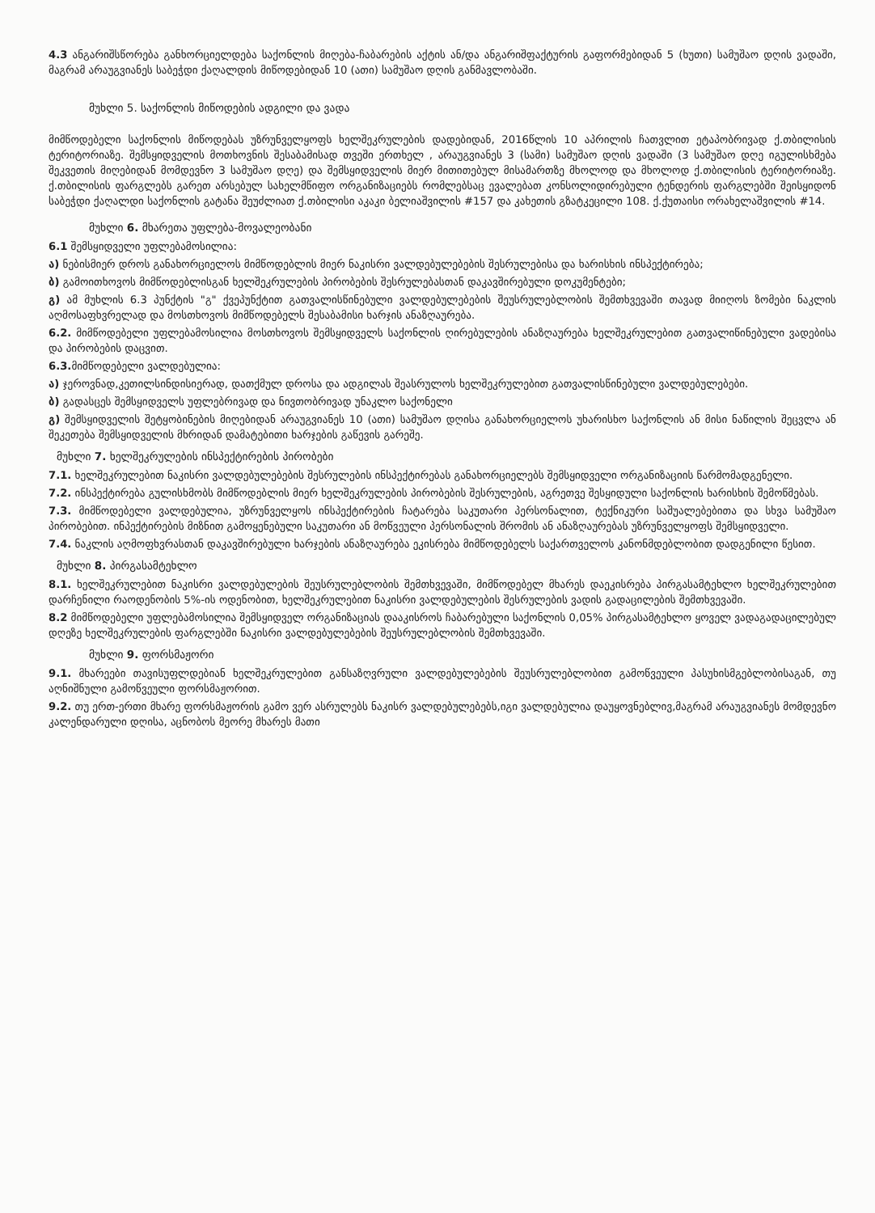4.3 ანგარიშსწორება განხორციელდება საქონლის მიღება-ჩაბარების აქტის ან/და ანგარიშფაქტურის გაფორმებიდან 5 (ხუთი) სამუშაო დღის ვადაში, მაგრამ არაუგვიანეს საბეჭდი ქაღალდის მიწოდებიდან 10 (ათი) სამუშაო დღის განმავლობაში.
მუხლი 5. საქონლის მიწოდების ადგილი და ვადა
მიმწოდებელი საქონლის მიწოდებას უზრუნველყოფს ხელშეკრულების დადებიდან, 2016წლის 10 აპრილის ჩათვლით ეტაპობრივად ქ.თბილისის ტერიტორიაზე. შემსყიდველის მოთხოვნის შესაბამისად თვეში ერთხელ , არაუგვიანეს 3 (სამი) სამუშაო დღის ვადაში (3 სამუშაო დღე იგულისხმება შეკვეთის მიღებიდან მომდევნო 3 სამუშაო დღე) და შემსყიდველის მიერ მითითებულ მისამართზე მხოლოდ და მხოლოდ ქ.თბილისის ტერიტორიაზე. ქ.თბილისის ფარგლებს გარეთ არსებულ სახელმწიფო ორგანიზაციებს რომლებსაც ევალებათ კონსოლიდირებული ტენდერის ფარგლებში შეისყიდონ საბეჭდი ქაღალდი საქონლის გატანა შეუძლიათ ქ.თბილისი აკაკი ბელიაშვილის #157 და კახეთის გზატკეცილი 108. ქ.ქუთაისი ორახელაშვილის #14.
მუხლი 6. მხარეთა უფლება-მოვალეობანი
6.1 შემსყიდველი უფლებამოსილია:
ა) ნებისმიერ დროს განახორციელოს მიმწოდებლის მიერ ნაკისრი ვალდებულებების შესრულებისა და ხარისხის ინსპექტირება;
ბ) გამოითხოვოს მიმწოდებლისგან ხელშეკრულების პირობების შესრულებასთან დაკავშირებული დოკუმენტები;
გ) ამ მუხლის 6.3 პუნქტის "გ" ქვეპუნქტით გათვალისწინებული ვალდებულებების შეუსრულებლობის შემთხვევაში თავად მიიღოს ზომები ნაკლის აღმოსაფხვრელად და მოსთხოვოს მიმწოდებელს შესაბამისი ხარჯის ანაზღაურება.
6.2. მიმწოდებელი უფლებამოსილია მოსთხოვოს შემსყიდველს საქონლის ღირებულების ანაზღაურება ხელშეკრულებით გათვალიწინებული ვადებისა და პირობების დაცვით.
6.3. მიმწოდებელი ვალდებულია:
ა) ჯეროვნად,კეთილსინდისიერად, დათქმულ დროსა და ადგილას შეასრულოს ხელშეკრულებით გათვალისწინებული ვალდებულებები.
ბ) გადასცეს შემსყიდველს უფლებრივად და ნივთობრივად უნაკლო საქონელი
გ) შემსყიდველის შეტყობინების მიღებიდან არაუგვიანეს 10 (ათი) სამუშაო დღისა განახორციელოს უხარისხო საქონლის ან მისი ნაწილის შეცვლა ან შეკეთება შემსყიდველის მხრიდან დამატებითი ხარჯების გაწევის გარეშე.
მუხლი 7. ხელშეკრულების ინსპექტირების პირობები
7.1. ხელშეკრულებით ნაკისრი ვალდებულებების შესრულების ინსპექტირებას განახორციელებს შემსყიდველი ორგანიზაციის წარმომადგენელი.
7.2. ინსპექტირება გულისხმობს მიმწოდებლის მიერ ხელშეკრულების პირობების შესრულების, აგრეთვე შესყიდული საქონლის ხარისხის შემოწმებას.
7.3. მიმწოდებელი ვალდებულია, უზრუნველყოს ინსპექტირების ჩატარება საკუთარი პერსონალით, ტექნიკური საშუალებებითა და სხვა სამუშაო პირობებით. ინპექტირების მიზნით გამოყენებული საკუთარი ან მოწვეული პერსონალის შრომის ან ანაზღაურებას უზრუნველყოფს შემსყიდველი.
7.4. ნაკლის აღმოფხვრასთან დაკავშირებული ხარჯების ანაზღაურება ეკისრება მიმწოდებელს საქართველოს კანონმდებლობით დადგენილი წესით.
მუხლი 8. პირგასამტეხლო
8.1. ხელშეკრულებით ნაკისრი ვალდებულების შეუსრულებლობის შემთხვევაში, მიმწოდებელ მხარეს დაეკისრება პირგასამტეხლო ხელშეკრულებით დარჩენილი რაოდენობის 5%-ის ოდენობით, ხელშეკრულებით ნაკისრი ვალდებულების შესრულების ვადის გადაცილების შემთხვევაში.
8.2 მიმწოდებელი უფლებამოსილია შემსყიდველ ორგანიზაციას დააკისროს ჩაბარებული საქონლის 0,05% პირგასამტეხლო ყოველ ვადაგადაცილებულ დღეზე ხელშეკრულების ფარგლებში ნაკისრი ვალდებულებების შეუსრულებლობის შემთხვევაში.
მუხლი 9. ფორსმაჟორი
9.1. მხარეები თავისუფლდებიან ხელშეკრულებით განსაზღვრული ვალდებულებების შეუსრულებლობით გამოწვეული პასუხისმგებლობისაგან, თუ აღნიშნული გამოწვეული ფორსმაჟორით.
9.2. თუ ერთ-ერთი მხარე ფორსმაჟორის გამო ვერ ასრულებს ნაკისრ ვალდებულებებს,იგი ვალდებულია დაუყოვნებლივ,მაგრამ არაუგვიანეს მომდევნო კალენდარული დღისა, აცნობოს მეორე მხარეს მათი